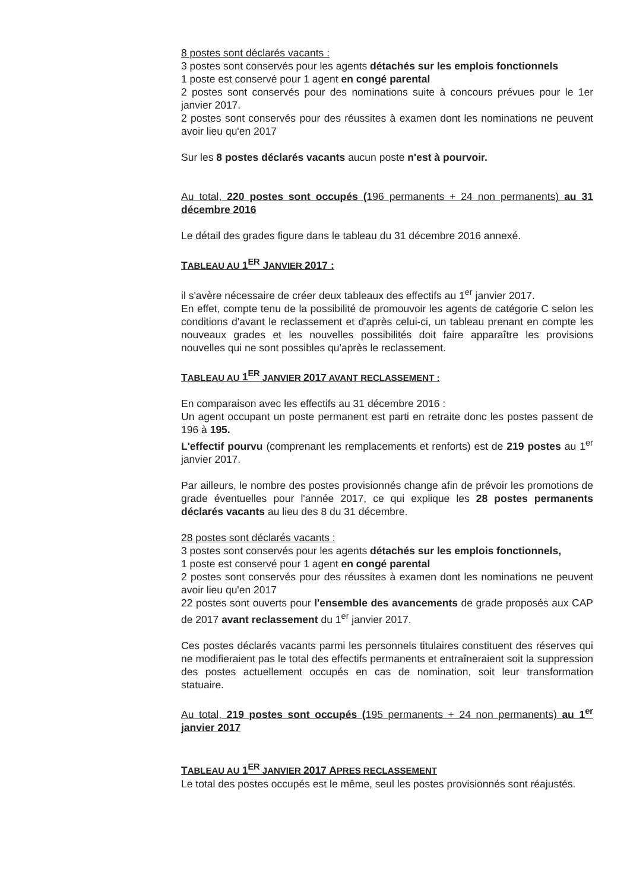8 postes sont déclarés vacants :
3 postes sont conservés pour les agents détachés sur les emplois fonctionnels
1 poste est conservé pour 1 agent en congé parental
2 postes sont conservés pour des nominations suite à concours prévues pour le 1er janvier 2017.
2 postes sont conservés pour des réussites à examen dont les nominations ne peuvent avoir lieu qu'en 2017
Sur les 8 postes déclarés vacants aucun poste n'est à pourvoir.
Au total, 220 postes sont occupés (196 permanents + 24 non permanents) au 31 décembre 2016
Le détail des grades figure dans le tableau du 31 décembre 2016 annexé.
TABLEAU AU 1<sup>ER</sup> JANVIER 2017 :
il s'avère nécessaire de créer deux tableaux des effectifs au 1<sup>er</sup> janvier 2017.
En effet, compte tenu de la possibilité de promouvoir les agents de catégorie C selon les conditions d'avant le reclassement et d'après celui-ci, un tableau prenant en compte les nouveaux grades et les nouvelles possibilités doit faire apparaître les provisions nouvelles qui ne sont possibles qu'après le reclassement.
TABLEAU AU 1<sup>ER</sup> JANVIER 2017 AVANT RECLASSEMENT :
En comparaison avec les effectifs au 31 décembre 2016 :
Un agent occupant un poste permanent est parti en retraite donc les postes passent de 196 à 195.
L'effectif pourvu (comprenant les remplacements et renforts) est de 219 postes au 1<sup>er</sup> janvier 2017.
Par ailleurs, le nombre des postes provisionnés change afin de prévoir les promotions de grade éventuelles pour l'année 2017, ce qui explique les 28 postes permanents déclarés vacants au lieu des 8 du 31 décembre.
28 postes sont déclarés vacants :
3 postes sont conservés pour les agents détachés sur les emplois fonctionnels,
1 poste est conservé pour 1 agent en congé parental
2 postes sont conservés pour des réussites à examen dont les nominations ne peuvent avoir lieu qu'en 2017
22 postes sont ouverts pour l'ensemble des avancements de grade proposés aux CAP de 2017 avant reclassement du 1<sup>er</sup> janvier 2017.
Ces postes déclarés vacants parmi les personnels titulaires constituent des réserves qui ne modifieraient pas le total des effectifs permanents et entraîneraient soit la suppression des postes actuellement occupés en cas de nomination, soit leur transformation statuaire.
Au total, 219 postes sont occupés (195 permanents + 24 non permanents) au 1<sup>er</sup> janvier 2017
TABLEAU AU 1<sup>ER</sup> JANVIER 2017 APRES RECLASSEMENT
Le total des postes occupés est le même, seul les postes provisionnés sont réajustés.